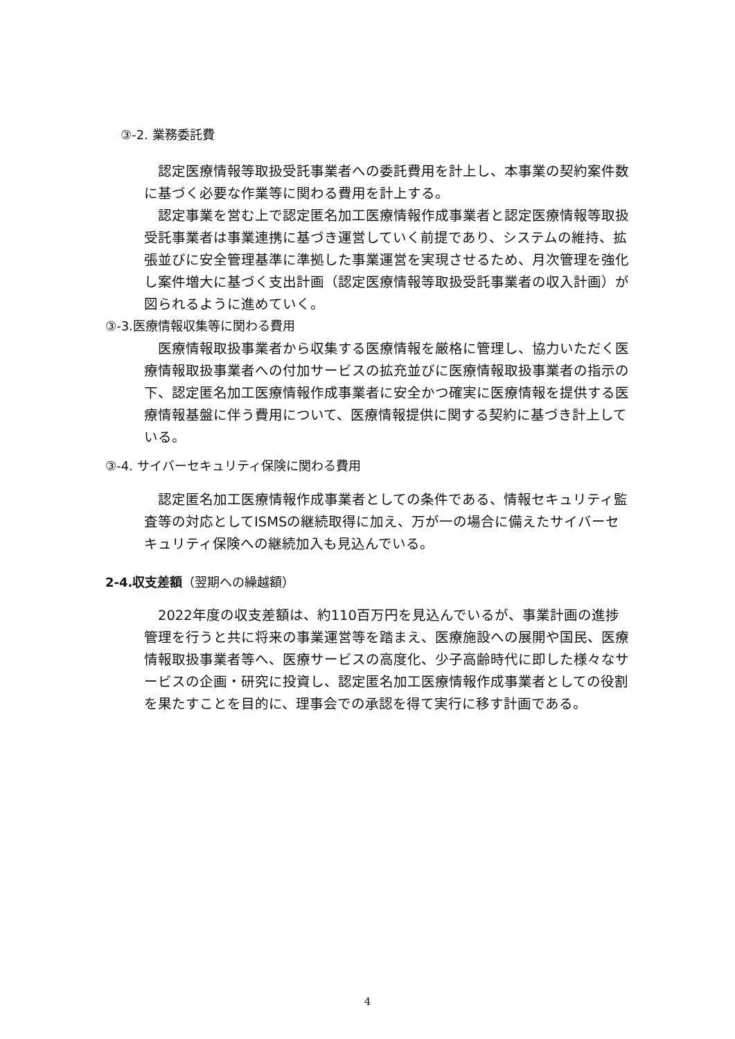③-2. 業務委託費
　認定医療情報等取扱受託事業者への委託費用を計上し、本事業の契約案件数に基づく必要な作業等に関わる費用を計上する。
　認定事業を営む上で認定匿名加工医療情報作成事業者と認定医療情報等取扱受託事業者は事業連携に基づき運営していく前提であり、システムの維持、拡張並びに安全管理基準に準拠した事業運営を実現させるため、月次管理を強化し案件増大に基づく支出計画（認定医療情報等取扱受託事業者の収入計画）が図られるように進めていく。
③-3.医療情報収集等に関わる費用
　医療情報取扱事業者から収集する医療情報を厳格に管理し、協力いただく医療情報取扱事業者への付加サービスの拡充並びに医療情報取扱事業者の指示の下、認定匿名加工医療情報作成事業者に安全かつ確実に医療情報を提供する医療情報基盤に伴う費用について、医療情報提供に関する契約に基づき計上している。
③-4. サイバーセキュリティ保険に関わる費用
　認定匿名加工医療情報作成事業者としての条件である、情報セキュリティ監査等の対応としてISMSの継続取得に加え、万が一の場合に備えたサイバーセキュリティ保険への継続加入も見込んでいる。
2-4.収支差額（翌期への繰越額）
　2022年度の収支差額は、約110百万円を見込んでいるが、事業計画の進捗管理を行うと共に将来の事業運営等を踏まえ、医療施設への展開や国民、医療情報取扱事業者等へ、医療サービスの高度化、少子高齢時代に即した様々なサービスの企画・研究に投資し、認定匿名加工医療情報作成事業者としての役割を果たすことを目的に、理事会での承認を得て実行に移す計画である。
4